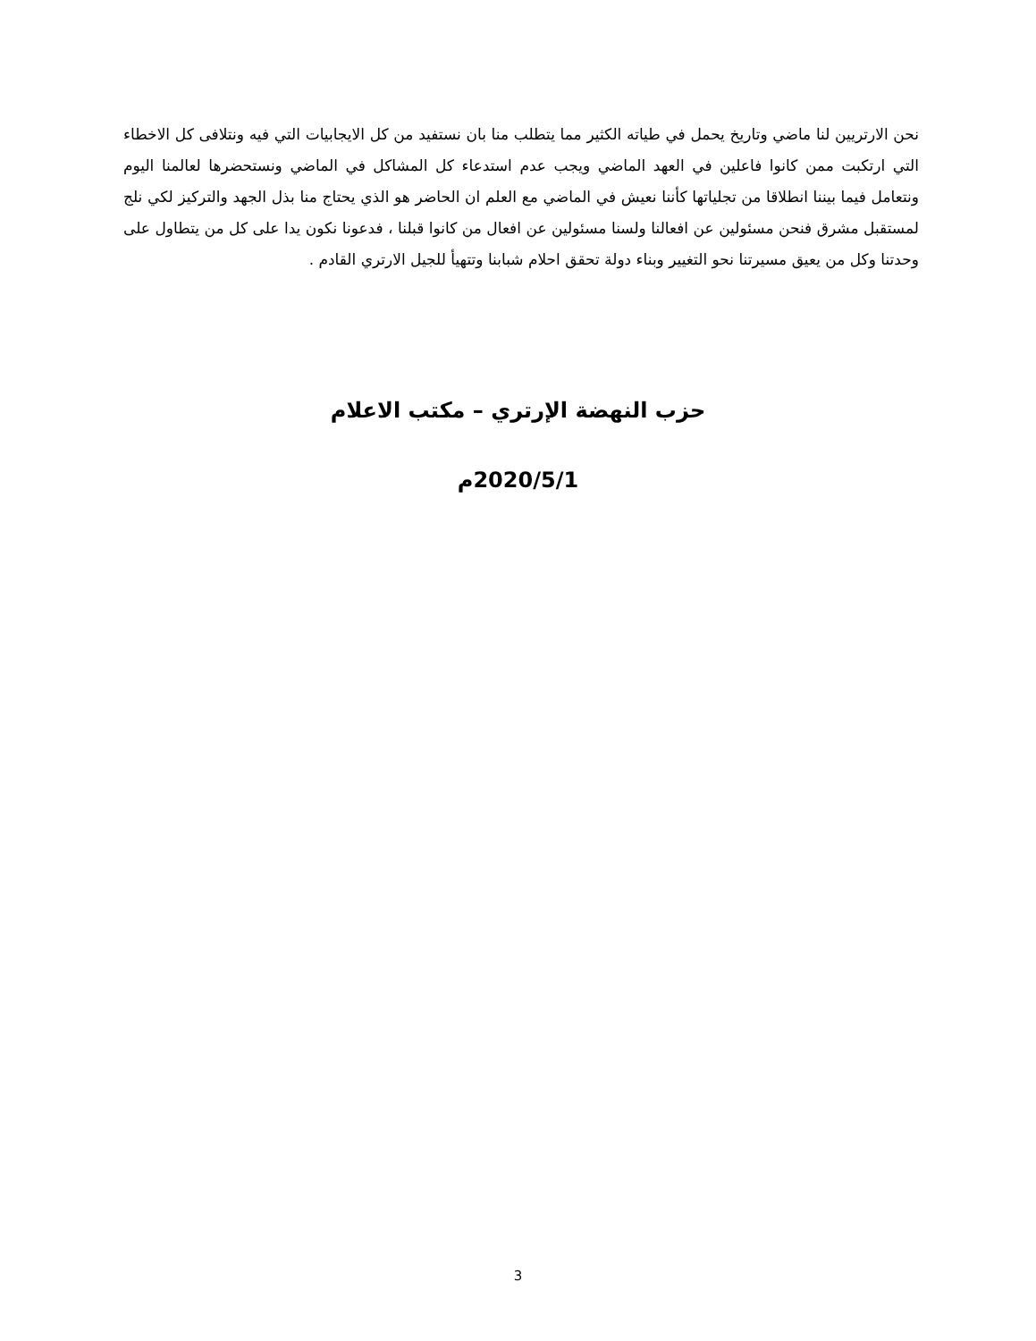نحن الارتريين لنا ماضي وتاريخ يحمل في طياته الكثير مما يتطلب منا بان نستفيد من كل الايجابيات التي فيه ونتلافى كل الاخطاء التي ارتكبت ممن كانوا فاعلين في العهد الماضي ويجب عدم استدعاء كل المشاكل في الماضي ونستحضرها لعالمنا اليوم ونتعامل فيما بيننا انطلاقا من تجلياتها كأننا نعيش في الماضي مع العلم ان الحاضر هو الذي يحتاج منا بذل الجهد والتركيز لكي نلج لمستقبل مشرق فنحن مسئولين عن افعالنا ولسنا مسئولين عن افعال من كانوا قبلنا ، فدعونا نكون يدا على كل من يتطاول على وحدتنا وكل من يعيق مسيرتنا نحو التغيير وبناء دولة تحقق احلام شبابنا وتتهيأ للجيل الارتري القادم .
حزب النهضة الإرتري – مكتب الاعلام
2020/5/1م
3